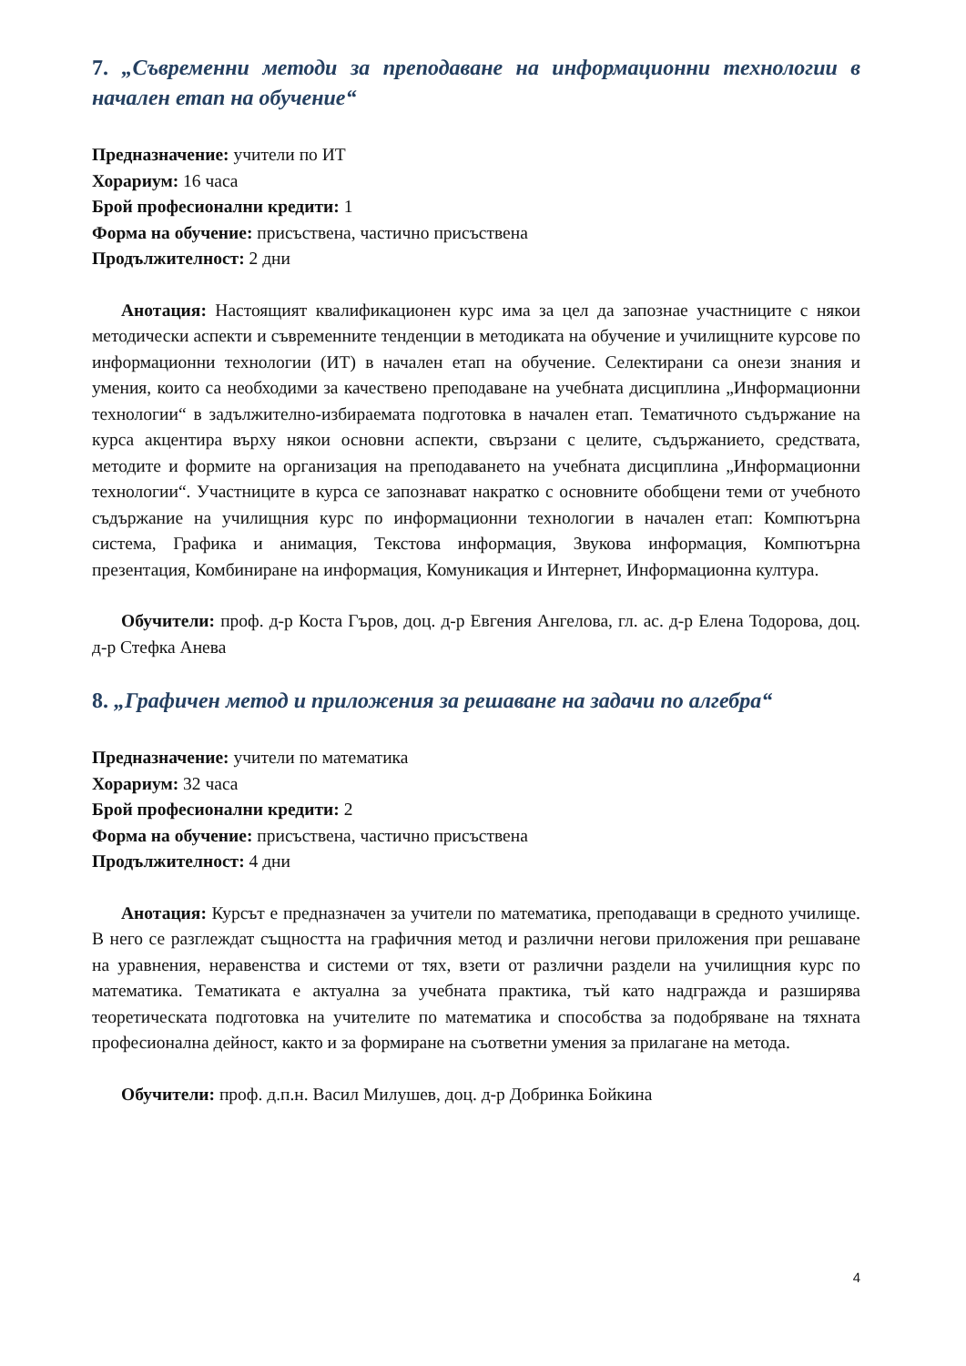7. „Съвременни методи за преподаване на информационни технологии в начален етап на обучение“
Предназначение: учители по ИТ
Хорариум: 16 часа
Брой професионални кредити: 1
Форма на обучение: присъствена, частично присъствена
Продължителност: 2 дни
Анотация: Настоящият квалификационен курс има за цел да запознае участниците с някои методически аспекти и съвременните тенденции в методиката на обучение и училищните курсове по информационни технологии (ИТ) в начален етап на обучение. Селектирани са онези знания и умения, които са необходими за качествено преподаване на учебната дисциплина „Информационни технологии“ в задължително-избираемата подготовка в начален етап. Тематичното съдържание на курса акцентира върху някои основни аспекти, свързани с целите, съдържанието, средствата, методите и формите на организация на преподаването на учебната дисциплина „Информационни технологии“. Участниците в курса се запознават накратко с основните обобщени теми от учебното съдържание на училищния курс по информационни технологии в начален етап: Компютърна система, Графика и анимация, Текстова информация, Звукова информация, Компютърна презентация, Комбиниране на информация, Комуникация и Интернет, Информационна култура.
Обучители: проф. д-р Коста Гъров, доц. д-р Евгения Ангелова, гл. ас. д-р Елена Тодорова, доц. д-р Стефка Анева
8. „Графичен метод и приложения за решаване на задачи по алгебра“
Предназначение: учители по математика
Хорариум: 32 часа
Брой професионални кредити: 2
Форма на обучение: присъствена, частично присъствена
Продължителност: 4 дни
Анотация: Курсът е предназначен за учители по математика, преподаващи в средното училище. В него се разглеждат същността на графичния метод и различни негови приложения при решаване на уравнения, неравенства и системи от тях, взети от различни раздели на училищния курс по математика. Тематиката е актуална за учебната практика, тъй като надгражда и разширява теоретическата подготовка на учителите по математика и способства за подобряване на тяхната професионална дейност, както и за формиране на съответни умения за прилагане на метода.
Обучители: проф. д.п.н. Васил Милушев, доц. д-р Добринка Бойкина
4